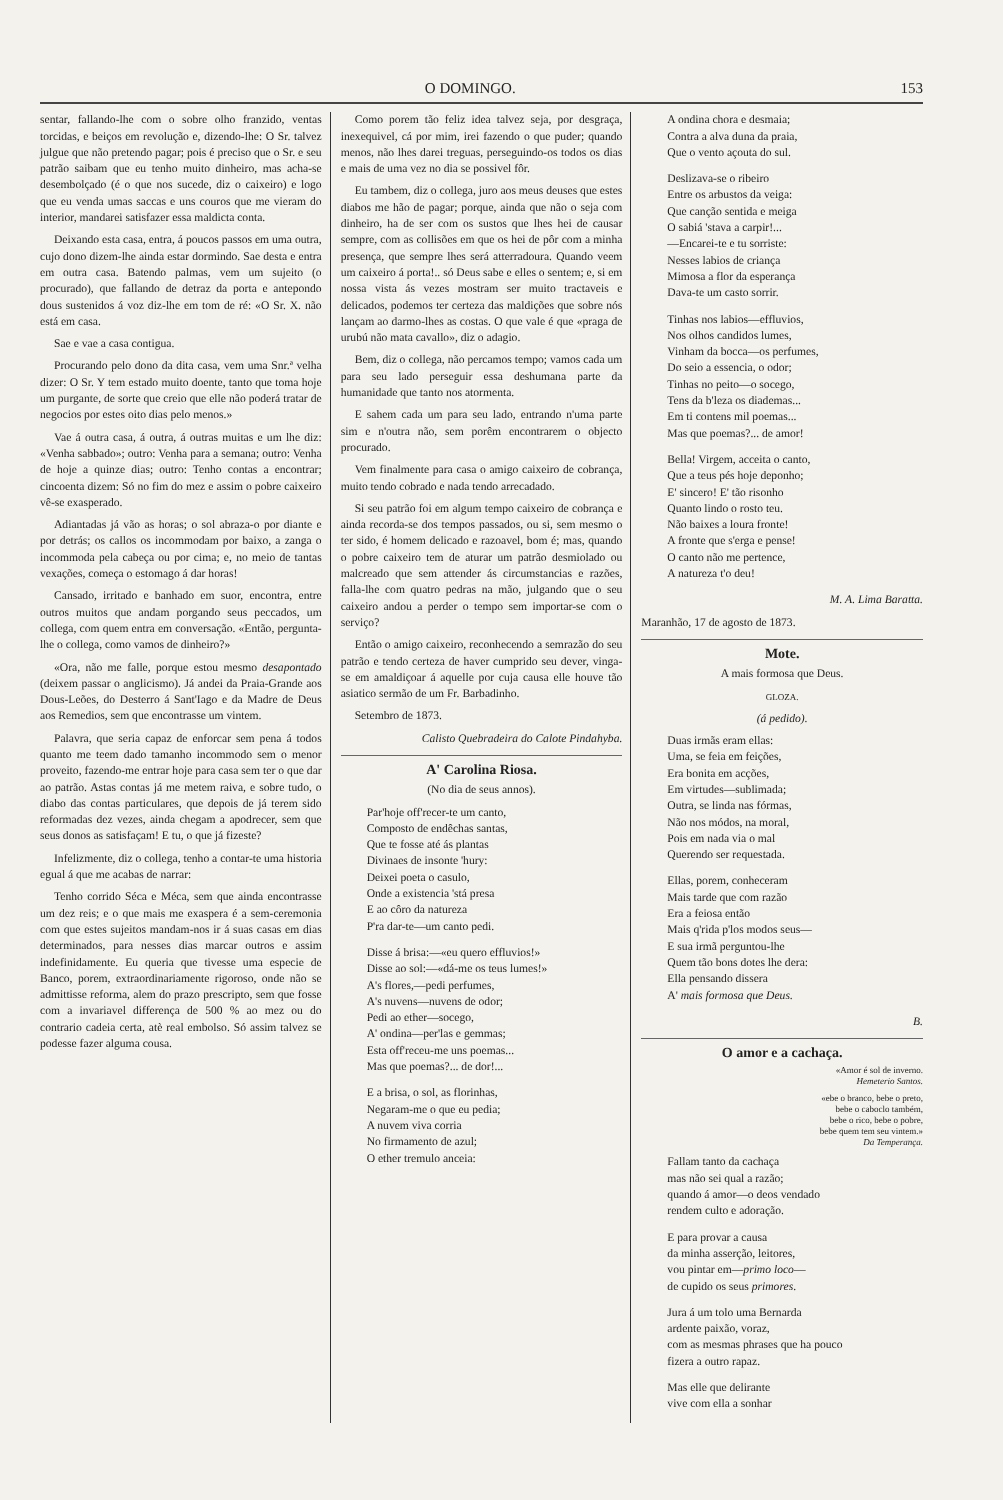O DOMINGO. 153
sentar, fallando-lhe com o sobre olho franzido, ventas torcidas, e beiços em revolução e, dizendo-lhe: O Sr. talvez julgue que não pretendo pagar; pois é preciso que o Sr. e seu patrão saibam que eu tenho muito dinheiro, mas acha-se desembolçado (é o que nos sucede, diz o caixeiro) e logo que eu venda umas saccas e uns couros que me vieram do interior, mandarei satisfazer essa maldicta conta.
Deixando esta casa, entra, á poucos passos em uma outra, cujo dono dizem-lhe ainda estar dormindo. Sae desta e entra em outra casa. Batendo palmas, vem um sujeito (o procurado), que fallando de detraz da porta e antepondo dous sustenidos á voz diz-lhe em tom de ré: «O Sr. X. não está em casa.
Sae e vae a casa contigua.
Procurando pelo dono da dita casa, vem uma Snr.ª velha dizer: O Sr. Y tem estado muito doente, tanto que toma hoje um purgante, de sorte que creio que elle não poderá tratar de negocios por estes oito dias pelo menos.»
Vae á outra casa, á outra, á outras muitas e um lhe diz: «Venha sabbado»; outro: Venha para a semana; outro: Venha de hoje a quinze dias; outro: Tenho contas a encontrar; cincoenta dizem: Só no fim do mez e assim o pobre caixeiro vê-se exasperado.
Adiantadas já vão as horas; o sol abraza-o por diante e por detrás; os callos os incommodam por baixo, a zanga o incommoda pela cabeça ou por cima; e, no meio de tantas vexações, começa o estomago á dar horas!
Cansado, irritado e banhado em suor, encontra, entre outros muitos que andam porgando seus peccados, um collega, com quem entra em conversação. «Então, pergunta-lhe o collega, como vamos de dinheiro?»
«Ora, não me falle, porque estou mesmo desapontado (deixem passar o anglicismo). Já andei da Praia-Grande aos Dous-Leões, do Desterro á Sant'Iago e da Madre de Deus aos Remedios, sem que encontrasse um vintem.
Palavra, que seria capaz de enforcar sem pena á todos quanto me teem dado tamanho incommodo sem o menor proveito, fazendo-me entrar hoje para casa sem ter o que dar ao patrão. Astas contas já me metem raiva, e sobre tudo, o diabo das contas particulares, que depois de já terem sido reformadas dez vezes, ainda chegam a apodrecer, sem que seus donos as satisfaçam! E tu, o que já fizeste?
Infelizmente, diz o collega, tenho a contar-te uma historia egual á que me acabas de narrar:
Tenho corrido Séca e Méca, sem que ainda encontrasse um dez reis; e o que mais me exaspera é a sem-ceremonia com que estes sujeitos mandam-nos ir á suas casas em dias determinados, para nesses dias marcar outros e assim indefinidamente. Eu queria que tivesse uma especie de Banco, porem, extraordinariamente rigoroso, onde não se admittisse reforma, alem do prazo prescripto, sem que fosse com a invariavel differença de 500 % ao mez ou do contrario cadeia certa, atè real embolso. Só assim talvez se podesse fazer alguma cousa.
Como porem tão feliz idea talvez seja, por desgraça, inexequivel, cá por mim, irei fazendo o que puder; quando menos, não lhes darei treguas, perseguindo-os todos os dias e mais de uma vez no dia se possivel fôr.
Eu tambem, diz o collega, juro aos meus deuses que estes diabos me hão de pagar; porque, ainda que não o seja com dinheiro, ha de ser com os sustos que lhes hei de causar sempre, com as collisões em que os hei de pôr com a minha presença, que sempre lhes será atterradoura. Quando veem um caixeiro á porta!.. só Deus sabe e elles o sentem; e, si em nossa vista ás vezes mostram ser muito tractaveis e delicados, podemos ter certeza das maldições que sobre nós lançam ao darmo-lhes as costas. O que vale é que «praga de urubú não mata cavallo», diz o adagio.
Bem, diz o collega, não percamos tempo; vamos cada um para seu lado perseguir essa deshumana parte da humanidade que tanto nos atormenta.
E sahem cada um para seu lado, entrando n'uma parte sim e n'outra não, sem porêm encontrarem o objecto procurado.
Vem finalmente para casa o amigo caixeiro de cobrança, muito tendo cobrado e nada tendo arrecadado.
Si seu patrão foi em algum tempo caixeiro de cobrança e ainda recorda-se dos tempos passados, ou si, sem mesmo o ter sido, é homem delicado e razoavel, bom é; mas, quando o pobre caixeiro tem de aturar um patrão desmiolado ou malcreado que sem attender ás circumstancias e razões, falla-lhe com quatro pedras na mão, julgando que o seu caixeiro andou a perder o tempo sem importar-se com o serviço?
Então o amigo caixeiro, reconhecendo a semrazão do seu patrão e tendo certeza de haver cumprido seu dever, vinga-se em amaldiçoar á aquelle por cuja causa elle houve tão asiatico sermão de um Fr. Barbadinho.
Setembro de 1873.
Calisto Quebradeira do Calote Pindahyba.
A' Carolina Riosa.
(No dia de seus annos).
Par'hoje off'recer-te um canto,
Composto de endêchas santas,
Que te fosse até ás plantas
Divinaes de insonte 'hury:
Deixei poeta o casulo,
Onde a existencia 'stá presa
E ao côro da natureza
P'ra dar-te—um canto pedi.
Disse á brisa:—«eu quero effluvios!»
Disse ao sol:—«dá-me os teus lumes!»
A's flores,—pedi perfumes,
A's nuvens—nuvens de odor;
Pedi ao ether—socego,
A' ondina—per'las e gemmas;
Esta off'receu-me uns poemas...
Mas que poemas?... de dor!...
E a brisa, o sol, as florinhas,
Negaram-me o que eu pedia;
A nuvem viva corria
No firmamento de azul;
O ether tremulo anceia:
A ondina chora e desmaia;
Contra a alva duna da praia,
Que o vento açouta do sul.
Deslizava-se o ribeiro
Entre os arbustos da veiga:
Que canção sentida e meiga
O sabiá 'stava a carpir!...
—Encarei-te e tu sorriste:
Nesses labios de criança
Mimosa a flor da esperança
Dava-te um casto sorrir.
Tinhas nos labios—effluvios,
Nos olhos candidos lumes,
Vinham da bocca—os perfumes,
Do seio a essencia, o odor;
Tinhas no peito—o socego,
Tens da b'leza os diademas...
Em ti contens mil poemas...
Mas que poemas?... de amor!
Bella! Virgem, acceita o canto,
Que a teus pés hoje deponho;
E' sincero! E' tão risonho
Quanto lindo o rosto teu.
Não baixes a loura fronte!
A fronte que s'erga e pense!
O canto não me pertence,
A natureza t'o deu!
M. A. Lima Baratta.
Maranhão, 17 de agosto de 1873.
Mote.
A mais formosa que Deus.
GLOZA.
(á pedido).
Duas irmãs eram ellas:
Uma, se feia em feições,
Era bonita em acções,
Em virtudes—sublimada;
Outra, se linda nas fórmas,
Não nos módos, na moral,
Pois em nada via o mal
Querendo ser requestada.
Ellas, porem, conheceram
Mais tarde que com razão
Era a feiosa então
Mais q'rida p'los modos seus—
E sua irmã perguntou-lhe
Quem tão bons dotes lhe dera:
Ella pensando dissera
A' mais formosa que Deus.
B.
O amor e a cachaça.
«Amor é sol de inverno.
Hemeterio Santos.
«ebe o branco, bebe o preto,
bebe o caboclo também,
bebe o rico, bebe o pobre,
bebe quem tem seu vintem.»
Da Temperança.
Fallam tanto da cachaça
mas não sei qual a razão;
quando á amor—o deos vendado
rendem culto e adoração.
E para provar a causa
da minha asserção, leitores,
vou pintar em—primo loco—
de cupido os seus primores.
Jura á um tolo uma Bernarda
ardente paixão, voraz,
com as mesmas phrases que ha pouco
fizera a outro rapaz.
Mas elle que delirante
vive com ella a sonhar